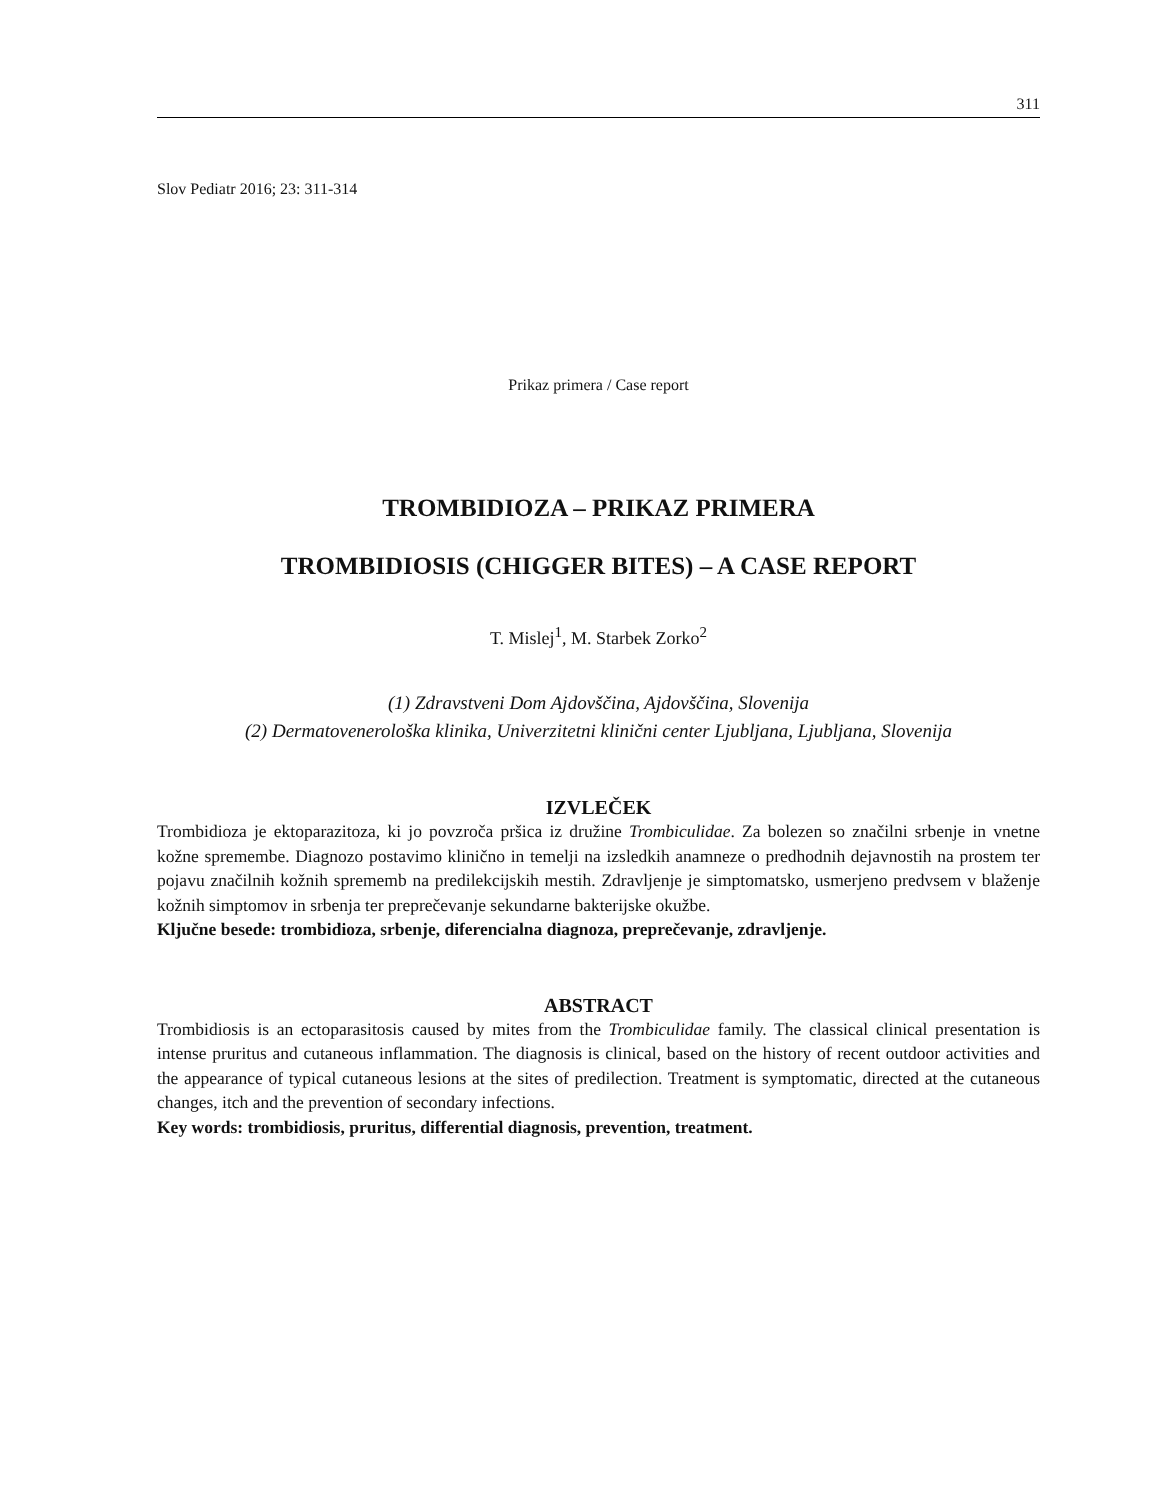311
Slov Pediatr 2016; 23: 311-314
Prikaz primera / Case report
TROMBIDIOZA – PRIKAZ PRIMERA
TROMBIDIOSIS (CHIGGER BITES) – A CASE REPORT
T. Mislej<sup>1</sup>, M. Starbek Zorko<sup>2</sup>
(1) Zdravstveni Dom Ajdovščina, Ajdovščina, Slovenija
(2) Dermatovenerološka klinika, Univerzitetni klinični center Ljubljana, Ljubljana, Slovenija
IZVLEČEK
Trombidioza je ektoparazitoza, ki jo povzroča pršica iz družine Trombiculidae. Za bolezen so značilni srbenje in vnetne kožne spremembe. Diagnozo postavimo klinično in temelji na izsledkih anamneze o predhodnih dejavnostih na prostem ter pojavu značilnih kožnih sprememb na predilekcijskih mestih. Zdravljenje je simptomatsko, usmerjeno predvsem v blaženje kožnih simptomov in srbenja ter preprečevanje sekundarne bakterijske okužbe.
Ključne besede: trombidioza, srbenje, diferencialna diagnoza, preprečevanje, zdravljenje.
ABSTRACT
Trombidiosis is an ectoparasitosis caused by mites from the Trombiculidae family. The classical clinical presentation is intense pruritus and cutaneous inflammation. The diagnosis is clinical, based on the history of recent outdoor activities and the appearance of typical cutaneous lesions at the sites of predilection. Treatment is symptomatic, directed at the cutaneous changes, itch and the prevention of secondary infections.
Key words: trombidiosis, pruritus, differential diagnosis, prevention, treatment.